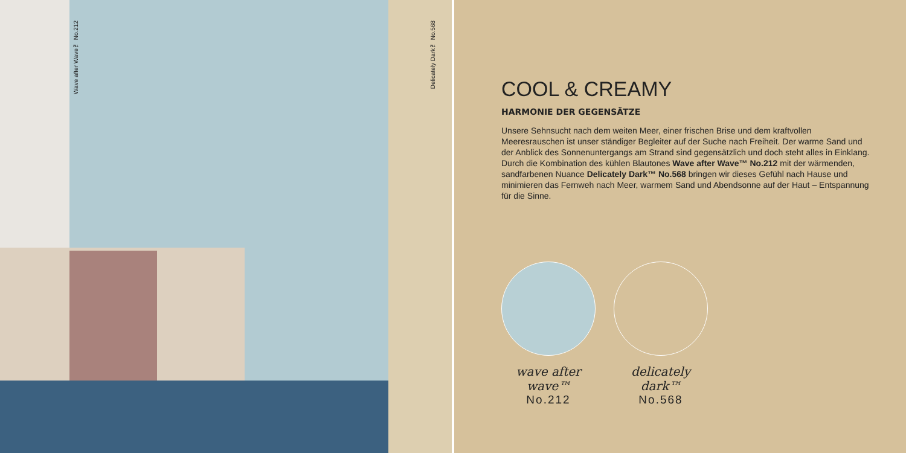Wave after Wave™ No.212
Delicately Dark™ No.568
COOL & CREAMY
HARMONIE DER GEGENSÄTZE
Unsere Sehnsucht nach dem weiten Meer, einer frischen Brise und dem kraftvollen Meeresrauschen ist unser ständiger Begleiter auf der Suche nach Freiheit. Der warme Sand und der Anblick des Sonnenuntergangs am Strand sind gegensätzlich und doch steht alles in Einklang. Durch die Kombination des kühlen Blautones Wave after Wave™ No.212 mit der wärmenden, sandfarbenen Nuance Delicately Dark™ No.568 bringen wir dieses Gefühl nach Hause und minimieren das Fernweh nach Meer, warmem Sand und Abendsonne auf der Haut – Entspannung für die Sinne.
wave after
wave™
No.212
delicately
dark™
No.568